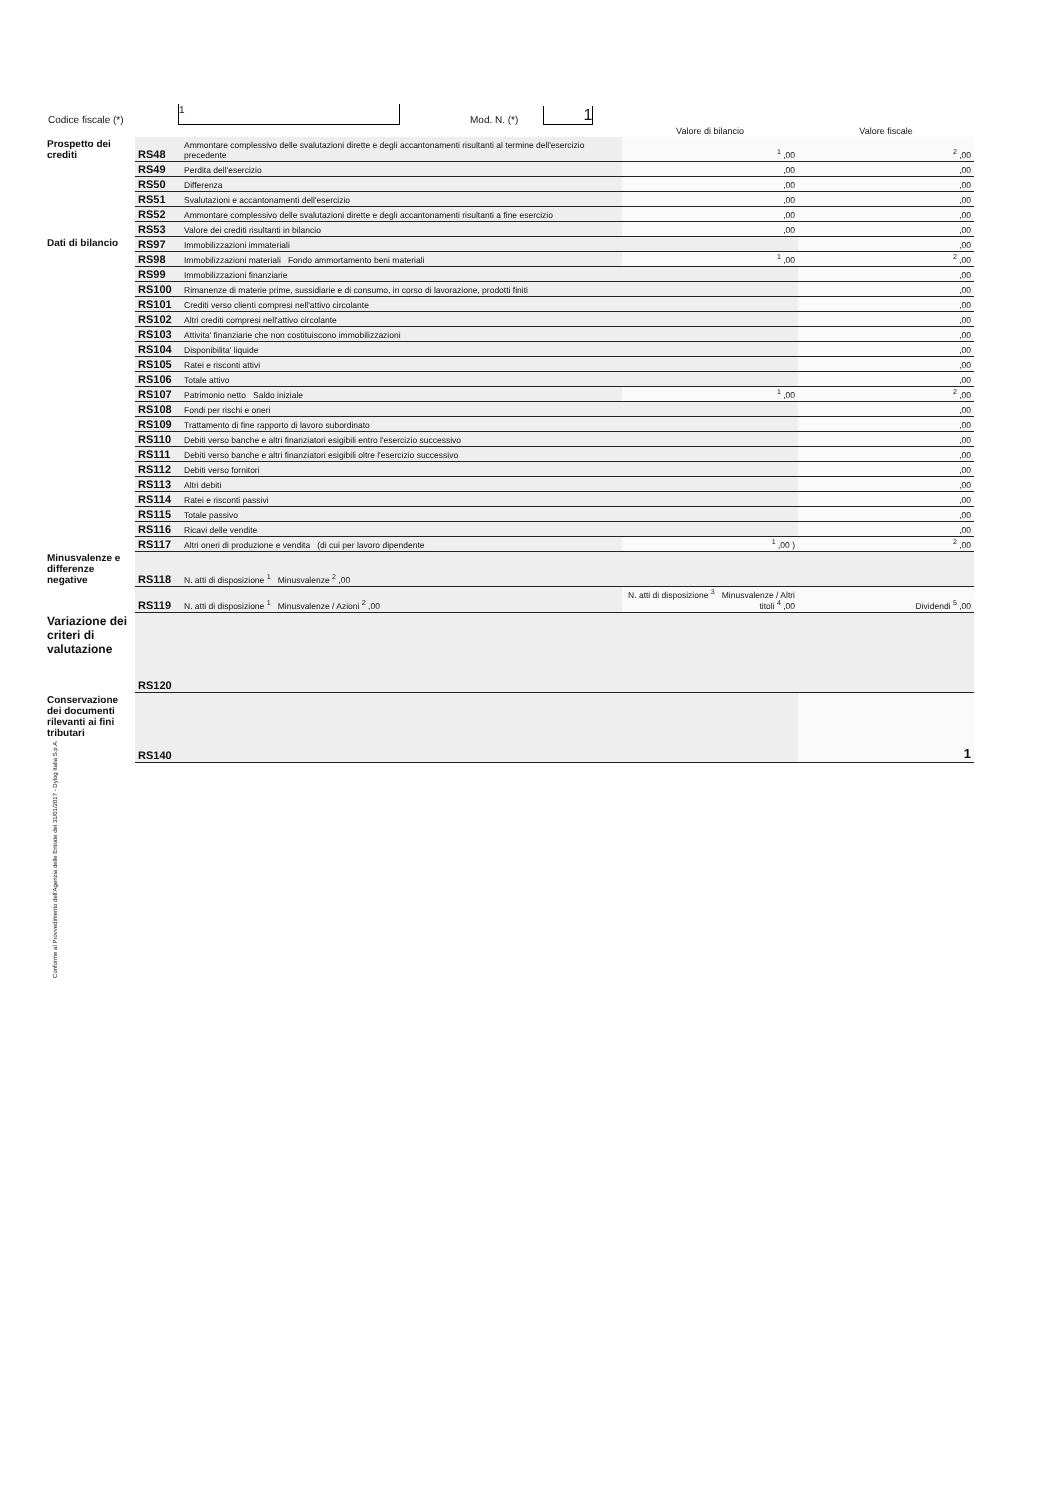Codice fiscale (*) 1 Mod. N. (*) 1
| | | | Valore di bilancio | Valore fiscale |
| --- | --- | --- | --- | --- |
| Prospetto dei crediti | RS48 | Ammontare complessivo delle svalutazioni dirette e degli accantonamenti risultanti al termine dell'esercizio precedente | <sup>1</sup> ,00 | <sup>2</sup> ,00 |
| | RS49 | Perdita dell'esercizio | ,00 | ,00 |
| | RS50 | Differenza | ,00 | ,00 |
| | RS51 | Svalutazioni e accantonamenti dell'esercizio | ,00 | ,00 |
| | RS52 | Ammontare complessivo delle svalutazioni dirette e degli accantonamenti risultanti a fine esercizio | ,00 | ,00 |
| | RS53 | Valore dei crediti risultanti in bilancio | ,00 | ,00 |
| Dati di bilancio | RS97 | Immobilizzazioni immateriali | | ,00 |
| | RS98 | Immobilizzazioni materiali Fondo ammortamento beni materiali | <sup>1</sup> ,00 | <sup>2</sup> ,00 |
| | RS99 | Immobilizzazioni finanziarie | | ,00 |
| | RS100 | Rimanenze di materie prime, sussidiarie e di consumo, in corso di lavorazione, prodotti finiti | | ,00 |
| | RS101 | Crediti verso clienti compresi nell'attivo circolante | | ,00 |
| | RS102 | Altri crediti compresi nell'attivo circolante | | ,00 |
| | RS103 | Attivita' finanziarie che non costituiscono immobilizzazioni | | ,00 |
| | RS104 | Disponibilita' liquide | | ,00 |
| | RS105 | Ratei e risconti attivi | | ,00 |
| | RS106 | Totale attivo | | ,00 |
| | RS107 | Patrimonio netto Saldo iniziale | <sup>1</sup> ,00 | <sup>2</sup> ,00 |
| | RS108 | Fondi per rischi e oneri | | ,00 |
| | RS109 | Trattamento di fine rapporto di lavoro subordinato | | ,00 |
| | RS110 | Debiti verso banche e altri finanziatori esigibili entro l'esercizio successivo | | ,00 |
| | RS111 | Debiti verso banche e altri finanziatori esigibili oltre l'esercizio successivo | | ,00 |
| | RS112 | Debiti verso fornitori | | ,00 |
| | RS113 | Altri debiti | | ,00 |
| | RS114 | Ratei e risconti passivi | | ,00 |
| | RS115 | Totale passivo | | ,00 |
| | RS116 | Ricavi delle vendite | | ,00 |
| | RS117 | Altri oneri di produzione e vendita (di cui per lavoro dipendente | <sup>1</sup> ,00 ) | <sup>2</sup> ,00 |
| Minusvalenze e differenze negative | RS118 | N. atti di disposizione <sup>1</sup> Minusvalenze <sup>2</sup> ,00 | | |
| | RS119 | N. atti di disposizione <sup>1</sup> Minusvalenze / Azioni <sup>2</sup> ,00 | N. atti di disposizione <sup>3</sup> Minusvalenze / Altri titoli <sup>4</sup> ,00 | Dividendi <sup>5</sup> ,00 |
| Variazione dei criteri di valutazione | RS120 | | | |
| Conservazione dei documenti rilevanti ai fini tributari | RS140 | | | 1 |
Conforme al Provvedimento dell'Agenzia delle Entrate del 31/01/2017 - Dylog Italia S.p.A.